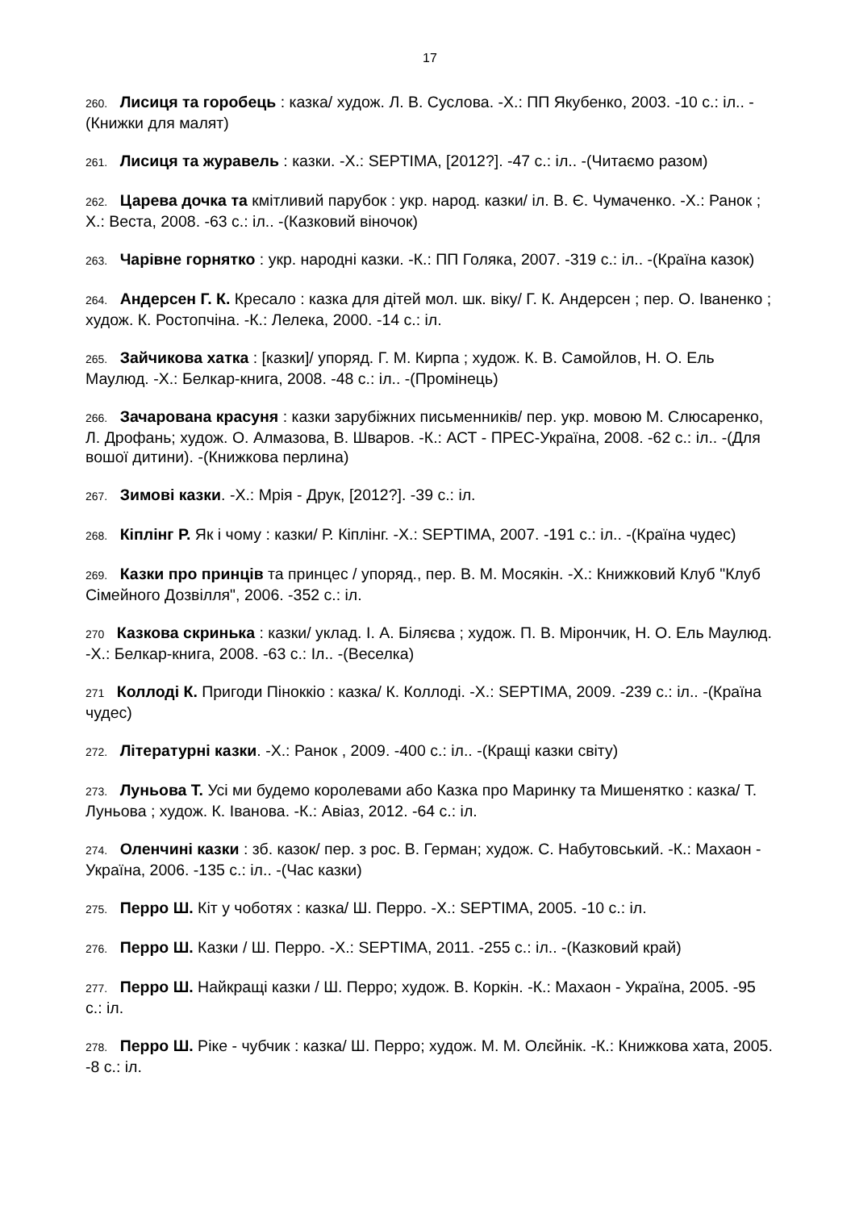17
260. Лисиця та горобець : казка/ худож. Л. В. Суслова. -Х.: ПП Якубенко, 2003. -10 с.: іл.. -(Книжки для малят)
261. Лисиця та журавель : казки. -Х.: SEPTIMA, [2012?]. -47 с.: іл.. -(Читаємо разом)
262. Царева дочка та кмітливий парубок : укр. народ. казки/ іл. В. Є. Чумаченко. -Х.: Ранок ; Х.: Веста, 2008. -63 с.: іл.. -(Казковий віночок)
263. Чарівне горнятко : укр. народні казки. -К.: ПП Голяка, 2007. -319 с.: іл.. -(Країна казок)
264. Андерсен Г. К. Кресало : казка для дітей мол. шк. віку/ Г. К. Андерсен ; пер. О. Іваненко ; худож. К. Ростопчіна. -К.: Лелека, 2000. -14 с.: іл.
265. Зайчикова хатка : [казки]/ упоряд. Г. М. Кирпа ; худож. К. В. Самойлов, Н. О. Ель Маулюд. -Х.: Белкар-книга, 2008. -48 с.: іл.. -(Промінець)
266. Зачарована красуня : казки зарубіжних письменників/ пер. укр. мовою М. Слюсаренко, Л. Дрофань; худож. О. Алмазова, В. Шваров. -К.: АСТ - ПРЕС-Україна, 2008. -62 с.: іл.. -(Для вошої дитини). -(Книжкова перлина)
267. Зимові казки. -Х.: Мрія - Друк, [2012?]. -39 с.: іл.
268. Кіплінг Р. Як і чому : казки/ Р. Кіплінг. -Х.: SEPTIMA, 2007. -191 с.: іл.. -(Країна чудес)
269. Казки про принців та принцес / упоряд., пер. В. М. Мосякін. -Х.: Книжковий Клуб "Клуб Сімейного Дозвілля", 2006. -352 с.: іл.
270 Казкова скринька : казки/ уклад. І. А. Біляєва ; худож. П. В. Мірончик, Н. О. Ель Маулюд. -Х.: Белкар-книга, 2008. -63 с.: Іл.. -(Веселка)
271 Коллоді К. Пригоди Піноккіо : казка/ К. Коллоді. -Х.: SEPTIMA, 2009. -239 с.: іл.. -(Країна чудес)
272. Літературні казки. -Х.: Ранок , 2009. -400 с.: іл.. -(Кращі казки світу)
273. Луньова Т. Усі ми будемо королевами або Казка про Маринку та Мишенятко : казка/ Т. Луньова ; худож. К. Іванова. -К.: Авіаз, 2012. -64 с.: іл.
274. Оленчині казки : зб. казок/ пер. з рос. В. Герман; худож. С. Набутовський. -К.: Махаон - Україна, 2006. -135 с.: іл.. -(Час казки)
275. Перро Ш. Кіт у чоботях : казка/ Ш. Перро. -Х.: SEPTIMA, 2005. -10 с.: іл.
276. Перро Ш. Казки / Ш. Перро. -Х.: SEPTIMA, 2011. -255 с.: іл.. -(Казковий край)
277. Перро Ш. Найкращі казки / Ш. Перро; худож. В. Коркін. -К.: Махаон - Україна, 2005. -95 с.: іл.
278. Перро Ш. Ріке - чубчик : казка/ Ш. Перро; худож. М. М. Олєйнік. -К.: Книжкова хата, 2005. -8 с.: іл.